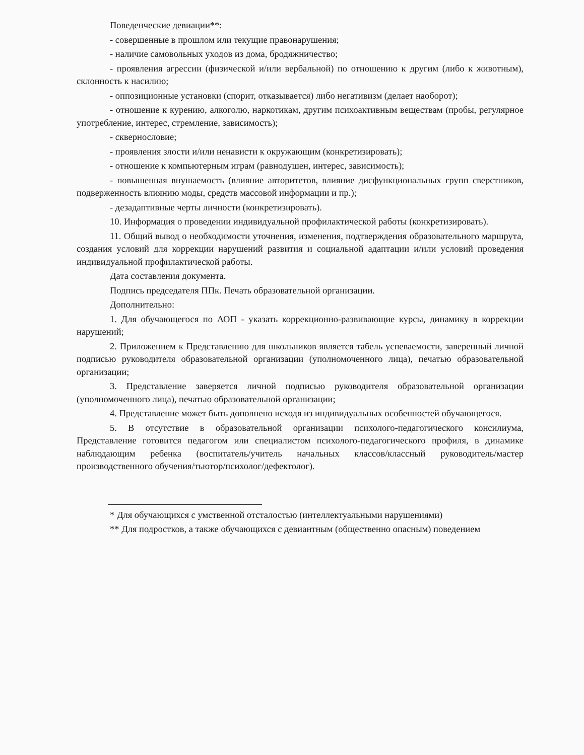Поведенческие девиации**:
- совершенные в прошлом или текущие правонарушения;
- наличие самовольных уходов из дома, бродяжничество;
- проявления агрессии (физической и/или вербальной) по отношению к другим (либо к животным), склонность к насилию;
- оппозиционные установки (спорит, отказывается) либо негативизм (делает наоборот);
- отношение к курению, алкоголю, наркотикам, другим психоактивным веществам (пробы, регулярное употребление, интерес, стремление, зависимость);
- сквернословие;
- проявления злости и/или ненависти к окружающим (конкретизировать);
- отношение к компьютерным играм (равнодушен, интерес, зависимость);
- повышенная внушаемость (влияние авторитетов, влияние дисфункциональных групп сверстников, подверженность влиянию моды, средств массовой информации и пр.);
- дезадаптивные черты личности (конкретизировать).
10. Информация о проведении индивидуальной профилактической работы (конкретизировать).
11. Общий вывод о необходимости уточнения, изменения, подтверждения образовательного маршрута, создания условий для коррекции нарушений развития и социальной адаптации и/или условий проведения индивидуальной профилактической работы.
Дата составления документа.
Подпись председателя ППк. Печать образовательной организации.
Дополнительно:
1. Для обучающегося по АОП - указать коррекционно-развивающие курсы, динамику в коррекции нарушений;
2. Приложением к Представлению для школьников является табель успеваемости, заверенный личной подписью руководителя образовательной организации (уполномоченного лица), печатью образовательной организации;
3. Представление заверяется личной подписью руководителя образовательной организации (уполномоченного лица), печатью образовательной организации;
4. Представление может быть дополнено исходя из индивидуальных особенностей обучающегося.
5. В отсутствие в образовательной организации психолого-педагогического консилиума, Представление готовится педагогом или специалистом психолого-педагогического профиля, в динамике наблюдающим ребенка (воспитатель/учитель начальных классов/классный руководитель/мастер производственного обучения/тьютор/психолог/дефектолог).
* Для обучающихся с умственной отсталостью (интеллектуальными нарушениями)
** Для подростков, а также обучающихся с девиантным (общественно опасным) поведением